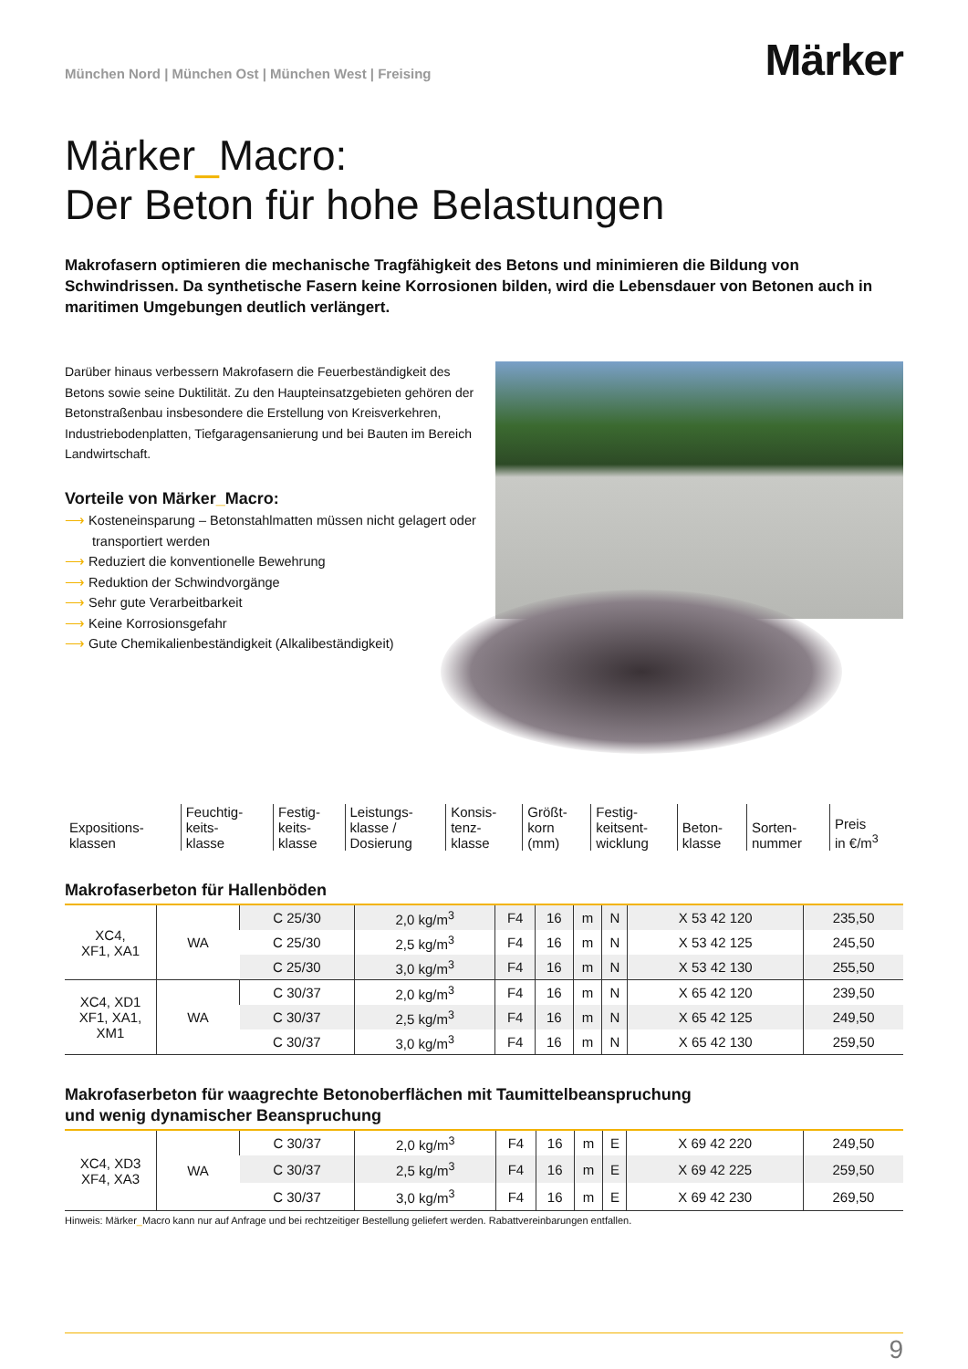München Nord | München Ost | München West | Freising
Märker
Märker_Macro:
Der Beton für hohe Belastungen
Makrofasern optimieren die mechanische Tragfähigkeit des Betons und minimieren die Bildung von Schwindrissen. Da synthetische Fasern keine Korrosionen bilden, wird die Lebensdauer von Betonen auch in maritimen Umgebungen deutlich verlängert.
Darüber hinaus verbessern Makrofasern die Feuerbeständigkeit des Betons sowie seine Duktilität. Zu den Haupteinsatzgebieten gehören der Betonstraßenbau insbesondere die Erstellung von Kreisverkehren, Industriebodenplatten, Tiefgaragensanierung und bei Bauten im Bereich Landwirtschaft.
Vorteile von Märker_Macro:
⟶ Kosteneinsparung – Betonstahlmatten müssen nicht gelagert oder transportiert werden
⟶ Reduziert die konventionelle Bewehrung
⟶ Reduktion der Schwindvorgänge
⟶ Sehr gute Verarbeitbarkeit
⟶ Keine Korrosionsgefahr
⟶ Gute Chemikalienbeständigkeit (Alkalibeständigkeit)
| Expositions- klassen | Feuchtig- keits- klasse | Festig- keits- klasse | Leistungs- klasse / Dosierung | Konsis- tenz- klasse | Größt- korn (mm) | Festig- keitsent- wicklung | Beton- klasse | Sorten- nummer | Preis in €/m<sup>3</sup> |
| --- | --- | --- | --- | --- | --- | --- | --- | --- | --- |
Makrofaserbeton für Hallenböden
| XC4, XF1, XA1 | WA | C 25/30 | 2,0 kg/m<sup>3</sup> | F4 | 16 | m | N | X 53 42 120 | 235,50 |
| | | C 25/30 | 2,5 kg/m<sup>3</sup> | F4 | 16 | m | N | X 53 42 125 | 245,50 |
| | | C 25/30 | 3,0 kg/m<sup>3</sup> | F4 | 16 | m | N | X 53 42 130 | 255,50 |
| XC4, XD1 XF1, XA1, XM1 | WA | C 30/37 | 2,0 kg/m<sup>3</sup> | F4 | 16 | m | N | X 65 42 120 | 239,50 |
| | | C 30/37 | 2,5 kg/m<sup>3</sup> | F4 | 16 | m | N | X 65 42 125 | 249,50 |
| | | C 30/37 | 3,0 kg/m<sup>3</sup> | F4 | 16 | m | N | X 65 42 130 | 259,50 |
Makrofaserbeton für waagrechte Betonoberflächen mit Taumittelbeanspruchung
und wenig dynamischer Beanspruchung
| XC4, XD3 XF4, XA3 | WA | C 30/37 | 2,0 kg/m<sup>3</sup> | F4 | 16 | m | E | X 69 42 220 | 249,50 |
| | | C 30/37 | 2,5 kg/m<sup>3</sup> | F4 | 16 | m | E | X 69 42 225 | 259,50 |
| | | C 30/37 | 3,0 kg/m<sup>3</sup> | F4 | 16 | m | E | X 69 42 230 | 269,50 |
Hinweis: Märker_Macro kann nur auf Anfrage und bei rechtzeitiger Bestellung geliefert werden. Rabattvereinbarungen entfallen.
9